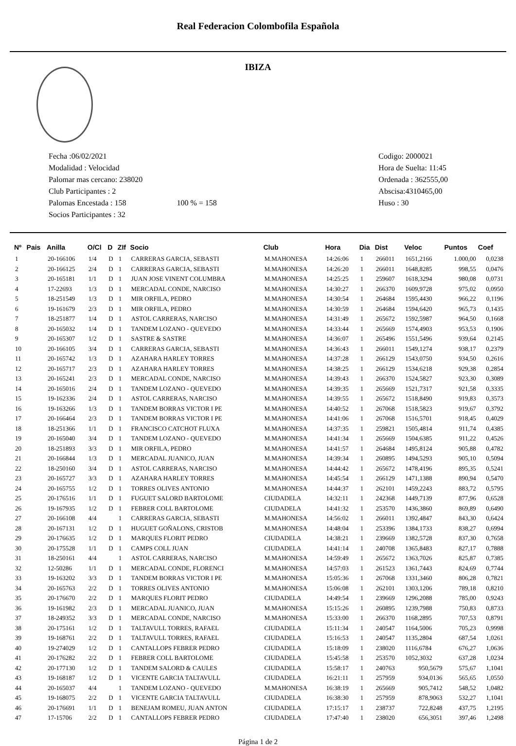Real Federacion Colombofila Española
IBIZA
Fecha :06/02/2021
Modalidad : Velocidad
Palomar mas cercano: 238020
Club Participantes : 2
Palomas Encestada : 158 100 % = 158
Socios Participantes : 32
Codigo: 2000021
Hora de Suelta: 11:45
Ordenada : 362555,00
Abscisa:4310465,00
Huso : 30
| Nº | Pais | Anilla | O/Cl | D | ZIf | Socio | Club | Hora | Dia | Dist | Veloc | Puntos | Coef |
| --- | --- | --- | --- | --- | --- | --- | --- | --- | --- | --- | --- | --- | --- |
| 1 | | 20-166106 | 1/4 | D | 1 | CARRERAS GARCIA, SEBASTI | M.MAHONESA | 14:26:06 | 1 | 266011 | 1651,2166 | 1.000,00 | 0,0238 |
| 2 | | 20-166125 | 2/4 | D | 1 | CARRERAS GARCIA, SEBASTI | M.MAHONESA | 14:26:20 | 1 | 266011 | 1648,8285 | 998,55 | 0,0476 |
| 3 | | 20-165181 | 1/1 | D | 1 | JUAN JOSE VINENT COLUMBRA | M.MAHONESA | 14:25:25 | 1 | 259607 | 1618,3294 | 980,08 | 0,0731 |
| 4 | | 17-22693 | 1/3 | D | 1 | MERCADAL CONDE, NARCISO | M.MAHONESA | 14:30:27 | 1 | 266370 | 1609,9728 | 975,02 | 0,0950 |
| 5 | | 18-251549 | 1/3 | D | 1 | MIR ORFILA, PEDRO | M.MAHONESA | 14:30:54 | 1 | 264684 | 1595,4430 | 966,22 | 0,1196 |
| 6 | | 19-161679 | 2/3 | D | 1 | MIR ORFILA, PEDRO | M.MAHONESA | 14:30:59 | 1 | 264684 | 1594,6420 | 965,73 | 0,1435 |
| 7 | | 18-251877 | 1/4 | D | 1 | ASTOL CARRERAS, NARCISO | M.MAHONESA | 14:31:49 | 1 | 265672 | 1592,5987 | 964,50 | 0,1668 |
| 8 | | 20-165032 | 1/4 | D | 1 | TANDEM LOZANO - QUEVEDO | M.MAHONESA | 14:33:44 | 1 | 265669 | 1574,4903 | 953,53 | 0,1906 |
| 9 | | 20-165307 | 1/2 | D | 1 | SASTRE & SASTRE | M.MAHONESA | 14:36:07 | 1 | 265496 | 1551,5496 | 939,64 | 0,2145 |
| 10 | | 20-166105 | 3/4 | D | 1 | CARRERAS GARCIA, SEBASTI | M.MAHONESA | 14:36:43 | 1 | 266011 | 1549,1274 | 938,17 | 0,2379 |
| 11 | | 20-165742 | 1/3 | D | 1 | AZAHARA HARLEY TORRES | M.MAHONESA | 14:37:28 | 1 | 266129 | 1543,0750 | 934,50 | 0,2616 |
| 12 | | 20-165717 | 2/3 | D | 1 | AZAHARA HARLEY TORRES | M.MAHONESA | 14:38:25 | 1 | 266129 | 1534,6218 | 929,38 | 0,2854 |
| 13 | | 20-165241 | 2/3 | D | 1 | MERCADAL CONDE, NARCISO | M.MAHONESA | 14:39:43 | 1 | 266370 | 1524,5827 | 923,30 | 0,3089 |
| 14 | | 20-165016 | 2/4 | D | 1 | TANDEM LOZANO - QUEVEDO | M.MAHONESA | 14:39:35 | 1 | 265669 | 1521,7317 | 921,58 | 0,3335 |
| 15 | | 19-162336 | 2/4 | D | 1 | ASTOL CARRERAS, NARCISO | M.MAHONESA | 14:39:55 | 1 | 265672 | 1518,8490 | 919,83 | 0,3573 |
| 16 | | 19-163266 | 1/3 | D | 1 | TANDEM BORRAS VICTOR I PE | M.MAHONESA | 14:40:52 | 1 | 267068 | 1518,5823 | 919,67 | 0,3792 |
| 17 | | 20-166464 | 2/3 | D | 1 | TANDEM BORRAS VICTOR I PE | M.MAHONESA | 14:41:06 | 1 | 267068 | 1516,5701 | 918,45 | 0,4029 |
| 18 | | 18-251366 | 1/1 | D | 1 | FRANCISCO CATCHOT FLUXA | M.MAHONESA | 14:37:35 | 1 | 259821 | 1505,4814 | 911,74 | 0,4385 |
| 19 | | 20-165040 | 3/4 | D | 1 | TANDEM LOZANO - QUEVEDO | M.MAHONESA | 14:41:34 | 1 | 265669 | 1504,6385 | 911,22 | 0,4526 |
| 20 | | 18-251893 | 3/3 | D | 1 | MIR ORFILA, PEDRO | M.MAHONESA | 14:41:57 | 1 | 264684 | 1495,8124 | 905,88 | 0,4782 |
| 21 | | 20-166844 | 1/3 | D | 1 | MERCADAL JUANICO, JUAN | M.MAHONESA | 14:39:34 | 1 | 260895 | 1494,5293 | 905,10 | 0,5094 |
| 22 | | 18-250160 | 3/4 | D | 1 | ASTOL CARRERAS, NARCISO | M.MAHONESA | 14:44:42 | 1 | 265672 | 1478,4196 | 895,35 | 0,5241 |
| 23 | | 20-165727 | 3/3 | D | 1 | AZAHARA HARLEY TORRES | M.MAHONESA | 14:45:54 | 1 | 266129 | 1471,1388 | 890,94 | 0,5470 |
| 24 | | 20-165755 | 1/2 | D | 1 | TORRES OLIVES ANTONIO | M.MAHONESA | 14:44:37 | 1 | 262101 | 1459,2243 | 883,72 | 0,5795 |
| 25 | | 20-176516 | 1/1 | D | 1 | FUGUET SALORD BARTOLOME | CIUDADELA | 14:32:11 | 1 | 242368 | 1449,7139 | 877,96 | 0,6528 |
| 26 | | 19-167935 | 1/2 | D | 1 | FEBRER COLL BARTOLOME | CIUDADELA | 14:41:32 | 1 | 253570 | 1436,3860 | 869,89 | 0,6490 |
| 27 | | 20-166108 | 4/4 | | 1 | CARRERAS GARCIA, SEBASTI | M.MAHONESA | 14:56:02 | 1 | 266011 | 1392,4847 | 843,30 | 0,6424 |
| 28 | | 20-167131 | 1/2 | D | 1 | HUGUET GOÑALONS, CRISTOB | M.MAHONESA | 14:48:04 | 1 | 253396 | 1384,1733 | 838,27 | 0,6994 |
| 29 | | 20-176635 | 1/2 | D | 1 | MARQUES FLORIT PEDRO | CIUDADELA | 14:38:21 | 1 | 239669 | 1382,5728 | 837,30 | 0,7658 |
| 30 | | 20-175528 | 1/1 | D | 1 | CAMPS COLL JUAN | CIUDADELA | 14:41:14 | 1 | 240708 | 1365,8483 | 827,17 | 0,7888 |
| 31 | | 18-250161 | 4/4 | | 1 | ASTOL CARRERAS, NARCISO | M.MAHONESA | 14:59:49 | 1 | 265672 | 1363,7026 | 825,87 | 0,7385 |
| 32 | | 12-50286 | 1/1 | D | 1 | MERCADAL CONDE, FLORENCI | M.MAHONESA | 14:57:03 | 1 | 261523 | 1361,7443 | 824,69 | 0,7744 |
| 33 | | 19-163202 | 3/3 | D | 1 | TANDEM BORRAS VICTOR I PE | M.MAHONESA | 15:05:36 | 1 | 267068 | 1331,3460 | 806,28 | 0,7821 |
| 34 | | 20-165763 | 2/2 | D | 1 | TORRES OLIVES ANTONIO | M.MAHONESA | 15:06:08 | 1 | 262101 | 1303,1206 | 789,18 | 0,8210 |
| 35 | | 20-176670 | 2/2 | D | 1 | MARQUES FLORIT PEDRO | CIUDADELA | 14:49:54 | 1 | 239669 | 1296,2088 | 785,00 | 0,9243 |
| 36 | | 19-161982 | 2/3 | D | 1 | MERCADAL JUANICO, JUAN | M.MAHONESA | 15:15:26 | 1 | 260895 | 1239,7988 | 750,83 | 0,8733 |
| 37 | | 18-249352 | 3/3 | D | 1 | MERCADAL CONDE, NARCISO | M.MAHONESA | 15:33:00 | 1 | 266370 | 1168,2895 | 707,53 | 0,8791 |
| 38 | | 20-175161 | 1/2 | D | 1 | TALTAVULL TORRES, RAFAEL | CIUDADELA | 15:11:34 | 1 | 240547 | 1164,5006 | 705,23 | 0,9998 |
| 39 | | 19-168761 | 2/2 | D | 1 | TALTAVULL TORRES, RAFAEL | CIUDADELA | 15:16:53 | 1 | 240547 | 1135,2804 | 687,54 | 1,0261 |
| 40 | | 19-274029 | 1/2 | D | 1 | CANTALLOPS FEBRER PEDRO | CIUDADELA | 15:18:09 | 1 | 238020 | 1116,6784 | 676,27 | 1,0636 |
| 41 | | 20-176282 | 2/2 | D | 1 | FEBRER COLL BARTOLOME | CIUDADELA | 15:45:58 | 1 | 253570 | 1052,3032 | 637,28 | 1,0234 |
| 42 | | 20-177130 | 1/2 | D | 1 | TANDEM SALORD & CAULES | CIUDADELA | 15:58:17 | 1 | 240763 | 950,5679 | 575,67 | 1,1041 |
| 43 | | 19-168187 | 1/2 | D | 1 | VICENTE GARCIA TALTAVULL | CIUDADELA | 16:21:11 | 1 | 257959 | 934,0136 | 565,65 | 1,0550 |
| 44 | | 20-165037 | 4/4 | | 1 | TANDEM LOZANO - QUEVEDO | M.MAHONESA | 16:38:19 | 1 | 265669 | 905,7412 | 548,52 | 1,0482 |
| 45 | | 19-168075 | 2/2 | D | 1 | VICENTE GARCIA TALTAVULL | CIUDADELA | 16:38:30 | 1 | 257959 | 878,9063 | 532,27 | 1,1041 |
| 46 | | 20-176691 | 1/1 | D | 1 | BENEJAM ROMEU, JUAN ANTON | CIUDADELA | 17:15:17 | 1 | 238737 | 722,8248 | 437,75 | 1,2195 |
| 47 | | 17-15706 | 2/2 | D | 1 | CANTALLOPS FEBRER PEDRO | CIUDADELA | 17:47:40 | 1 | 238020 | 656,3051 | 397,46 | 1,2498 |
Página 1 de 2